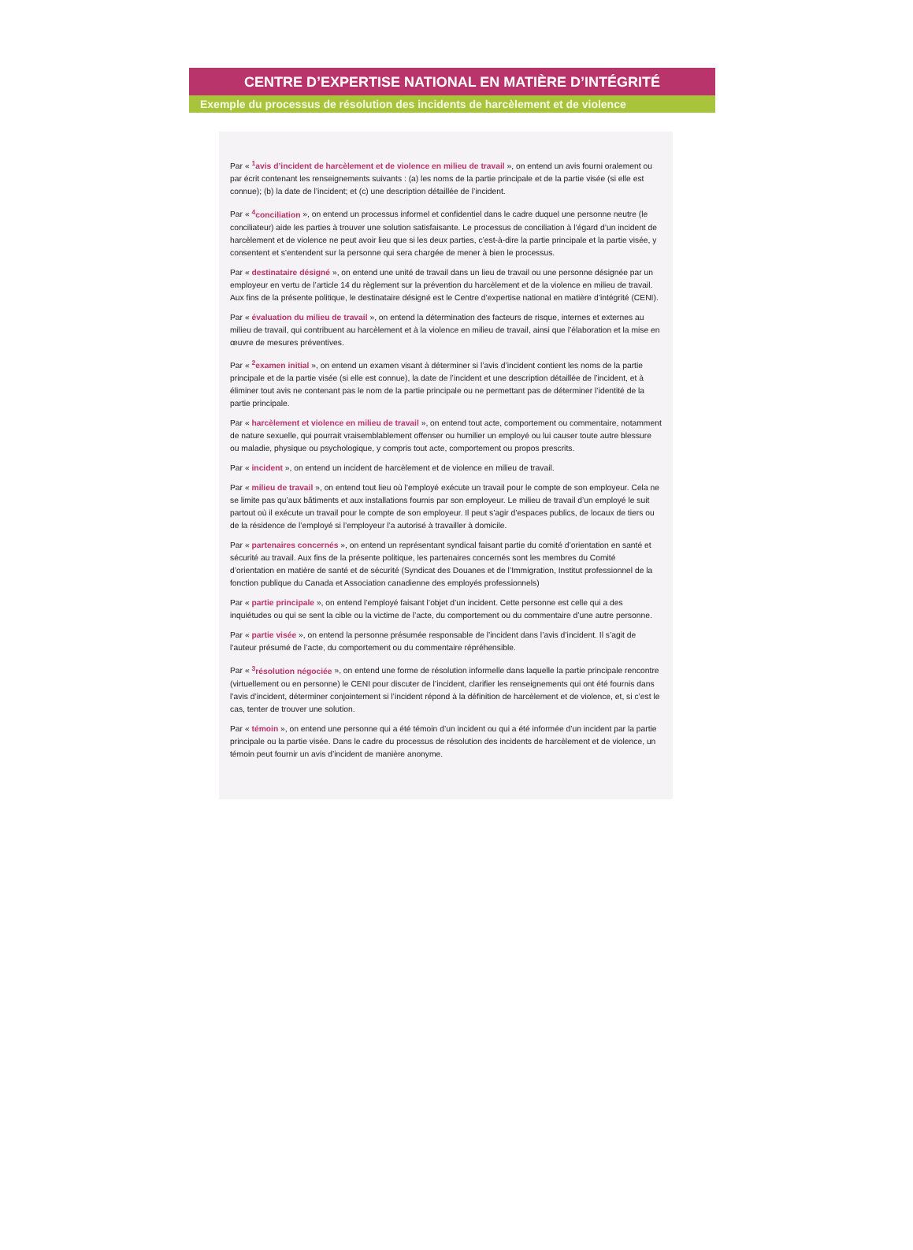CENTRE D’EXPERTISE NATIONAL EN MATIÈRE D’INTÉGRITÉ
Exemple du processus de résolution des incidents de harcèlement et de violence
Par « <sup>1</sup>avis d’incident de harcèlement et de violence en milieu de travail », on entend un avis fourni oralement ou par écrit contenant les renseignements suivants : (a) les noms de la partie principale et de la partie visée (si elle est connue); (b) la date de l’incident; et (c) une description détaillée de l’incident.
Par « <sup>4</sup>conciliation », on entend un processus informel et confidentiel dans le cadre duquel une personne neutre (le conciliateur) aide les parties à trouver une solution satisfaisante. Le processus de conciliation à l’égard d’un incident de harcèlement et de violence ne peut avoir lieu que si les deux parties, c’est-à-dire la partie principale et la partie visée, y consentent et s’entendent sur la personne qui sera chargée de mener à bien le processus.
Par « destinataire désigné », on entend une unité de travail dans un lieu de travail ou une personne désignée par un employeur en vertu de l’article 14 du règlement sur la prévention du harcèlement et de la violence en milieu de travail. Aux fins de la présente politique, le destinataire désigné est le Centre d’expertise national en matière d’intégrité (CENI).
Par « évaluation du milieu de travail », on entend la détermination des facteurs de risque, internes et externes au milieu de travail, qui contribuent au harcèlement et à la violence en milieu de travail, ainsi que l’élaboration et la mise en œuvre de mesures préventives.
Par « <sup>2</sup>examen initial », on entend un examen visant à déterminer si l’avis d’incident contient les noms de la partie principale et de la partie visée (si elle est connue), la date de l’incident et une description détaillée de l’incident, et à éliminer tout avis ne contenant pas le nom de la partie principale ou ne permettant pas de déterminer l’identité de la partie principale.
Par « harcèlement et violence en milieu de travail », on entend tout acte, comportement ou commentaire, notamment de nature sexuelle, qui pourrait vraisemblablement offenser ou humilier un employé ou lui causer toute autre blessure ou maladie, physique ou psychologique, y compris tout acte, comportement ou propos prescrits.
Par « incident », on entend un incident de harcèlement et de violence en milieu de travail.
Par « milieu de travail », on entend tout lieu où l’employé exécute un travail pour le compte de son employeur. Cela ne se limite pas qu’aux bâtiments et aux installations fournis par son employeur. Le milieu de travail d’un employé le suit partout où il exécute un travail pour le compte de son employeur. Il peut s’agir d’espaces publics, de locaux de tiers ou de la résidence de l’employé si l’employeur l’a autorisé à travailler à domicile.
Par « partenaires concernés », on entend un représentant syndical faisant partie du comité d’orientation en santé et sécurité au travail. Aux fins de la présente politique, les partenaires concernés sont les membres du Comité d’orientation en matière de santé et de sécurité (Syndicat des Douanes et de l’Immigration, Institut professionnel de la fonction publique du Canada et Association canadienne des employés professionnels)
Par « partie principale », on entend l’employé faisant l’objet d’un incident. Cette personne est celle qui a des inquiétudes ou qui se sent la cible ou la victime de l’acte, du comportement ou du commentaire d’une autre personne.
Par « partie visée », on entend la personne présumée responsable de l’incident dans l’avis d’incident. Il s’agit de l’auteur présumé de l’acte, du comportement ou du commentaire répréhensible.
Par « <sup>3</sup>résolution négociée », on entend une forme de résolution informelle dans laquelle la partie principale rencontre (virtuellement ou en personne) le CENI pour discuter de l’incident, clarifier les renseignements qui ont été fournis dans l’avis d’incident, déterminer conjointement si l’incident répond à la définition de harcèlement et de violence, et, si c’est le cas, tenter de trouver une solution.
Par « témoin », on entend une personne qui a été témoin d’un incident ou qui a été informée d’un incident par la partie principale ou la partie visée. Dans le cadre du processus de résolution des incidents de harcèlement et de violence, un témoin peut fournir un avis d’incident de manière anonyme.